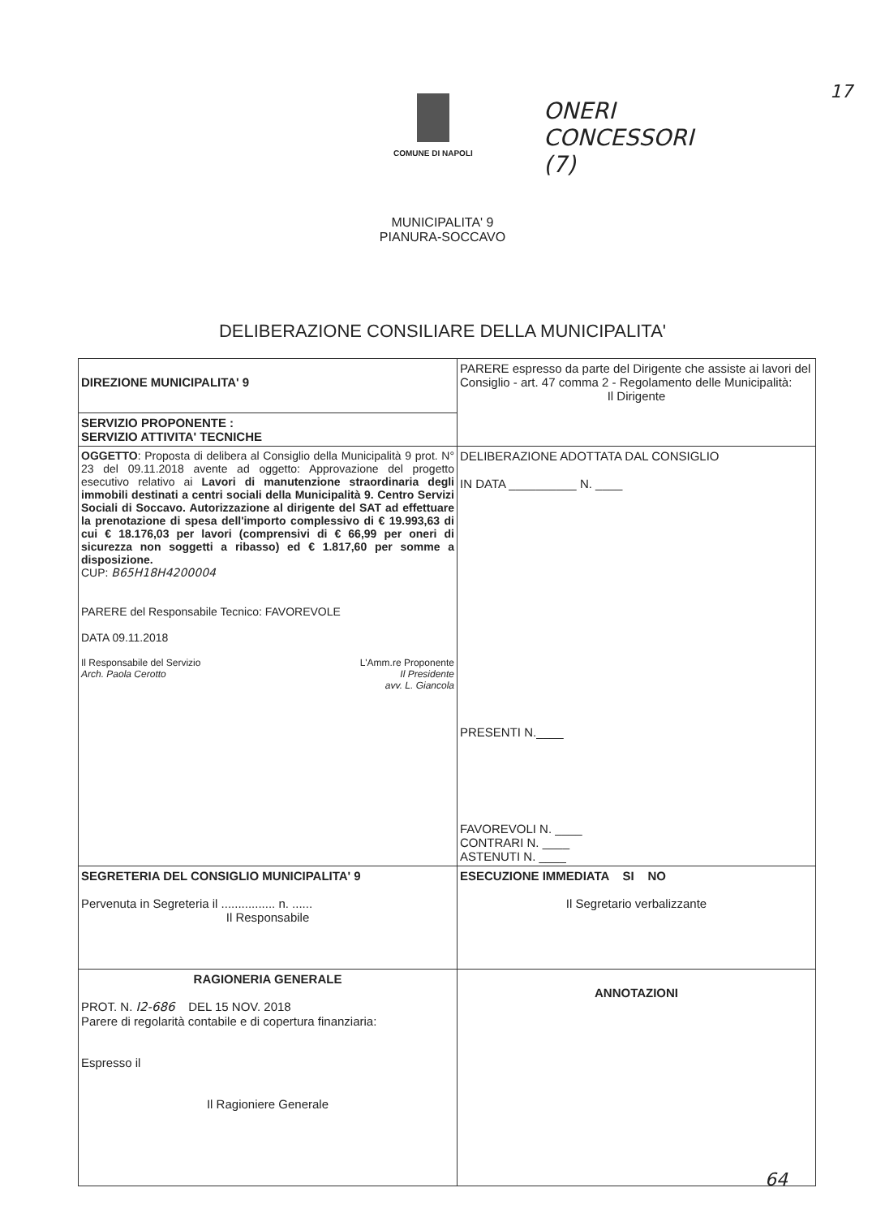17 COMUNE DI NAPOLI
ONERI
CONCESSORI
(7)
MUNICIPALITA' 9
PIANURA-SOCCAVO
DELIBERAZIONE CONSILIARE DELLA MUNICIPALITA'
| DIREZIONE MUNICIPALITA' 9 | PARERE espresso da parte del Dirigente che assiste ai lavori del Consiglio - art. 47 comma 2 - Regolamento delle Municipalità: Il Dirigente |
| SERVIZIO PROPONENTE : SERVIZIO ATTIVITA' TECNICHE | |
| OGGETTO : Proposta di delibera al Consiglio della Municipalità 9 prot. N° 23 del 09.11.2018 avente ad oggetto: Approvazione del progetto esecutivo relativo ai Lavori di manutenzione straordinaria degli immobili destinati a centri sociali della Municipalità 9. Centro Servizi Sociali di Soccavo. Autorizzazione al dirigente del SAT ad effettuare la prenotazione di spesa dell'importo complessivo di € 19.993,63 di cui € 18.176,03 per lavori (comprensivi di € 66,99 per oneri di sicurezza non soggetti a ribasso) ed € 1.817,60 per somme a disposizione. CUP: B65H18H4200004 PARERE del Responsabile Tecnico: FAVOREVOLE DATA 09.11.2018 Il Responsabile del Servizio Arch. Paola Cerotto L'Amm.re Proponente Il Presidente avv. L. Giancola | DELIBERAZIONE ADOTTATA DAL CONSIGLIO IN DATA __________ N. ____ PRESENTI N.____ FAVOREVOLI N. ____ CONTRARI N. ____ ASTENUTI N. ____ |
| SEGRETERIA DEL CONSIGLIO MUNICIPALITA' 9 Pervenuta in Segreteria il ................ n. ...... Il Responsabile | ESECUZIONE IMMEDIATA SI NO Il Segretario verbalizzante |
| RAGIONERIA GENERALE PROT. N. I2-686 DEL 15 NOV. 2018 Parere di regolarità contabile e di copertura finanziaria: Espresso il Il Ragioniere Generale | ANNOTAZIONI |
64